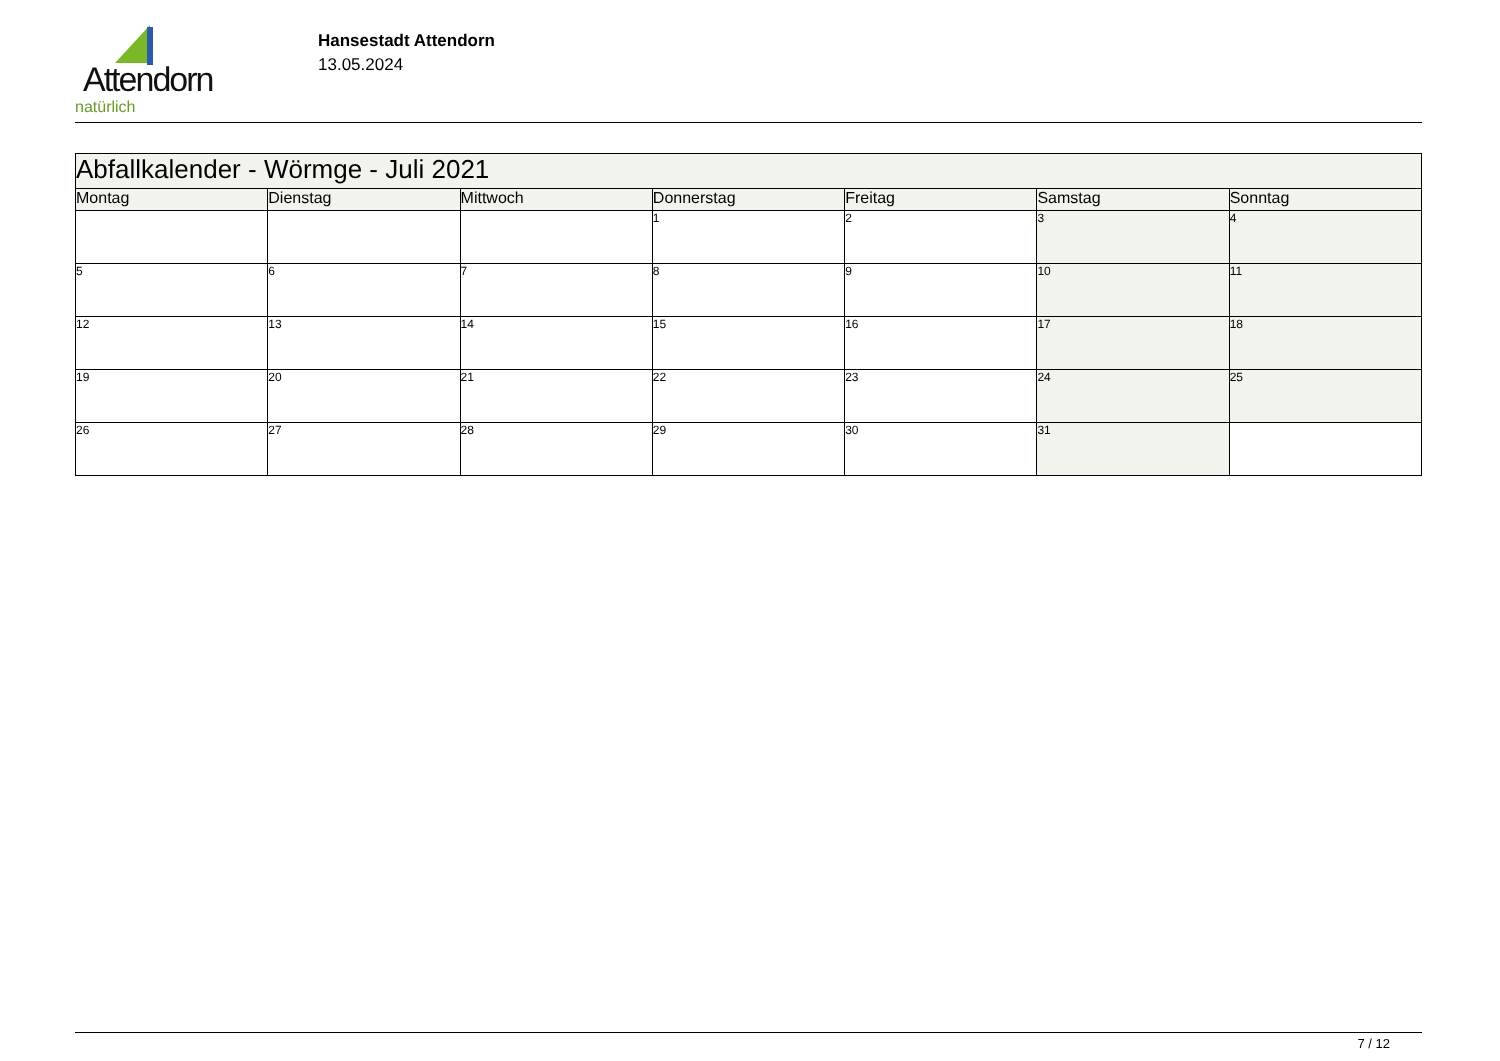Attendorn
natürlich
Hansestadt Attendorn
13.05.2024
| Abfallkalender - Wörmge - Juli 2021 | | | | | | |
| Montag | Dienstag | Mittwoch | Donnerstag | Freitag | Samstag | Sonntag |
| | | | 1 | 2 | 3 | 4 |
| 5 | 6 | 7 | 8 | 9 | 10 | 11 |
| 12 | 13 | 14 | 15 | 16 | 17 | 18 |
| 19 | 20 | 21 | 22 | 23 | 24 | 25 |
| 26 | 27 | 28 | 29 | 30 | 31 | |
7 / 12